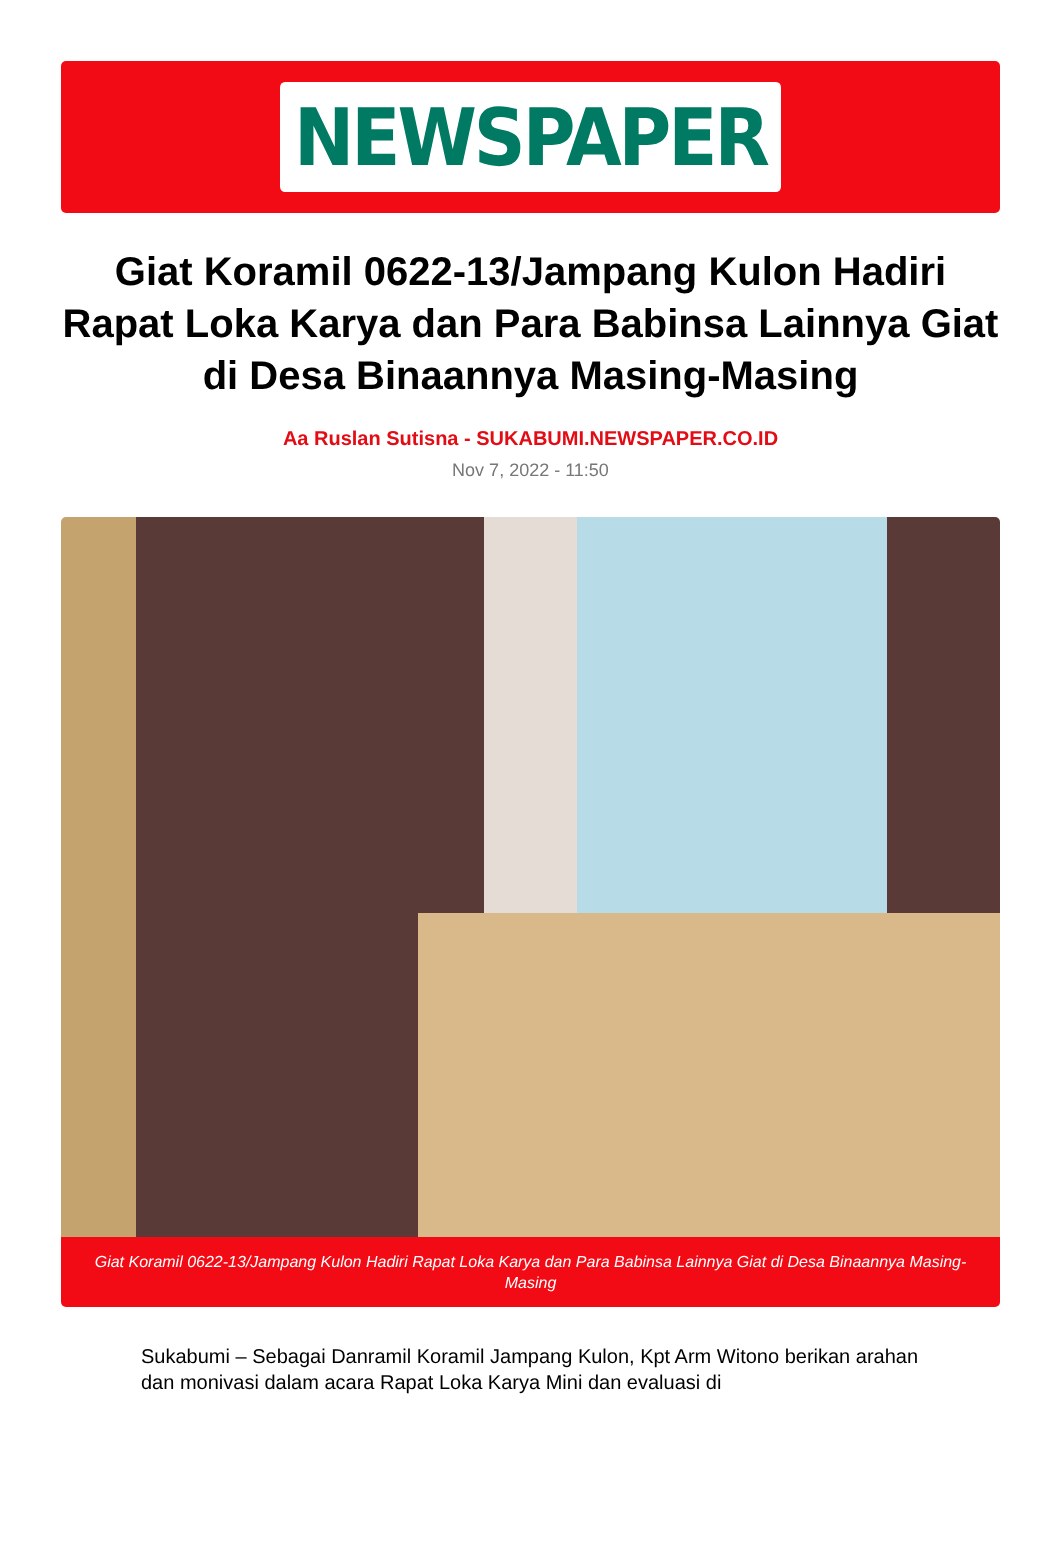NEWSPAPER
Giat Koramil 0622-13/Jampang Kulon Hadiri Rapat Loka Karya dan Para Babinsa Lainnya Giat di Desa Binaannya Masing-Masing
Aa Ruslan Sutisna - SUKABUMI.NEWSPAPER.CO.ID
Nov 7, 2022 - 11:50
Giat Koramil 0622-13/Jampang Kulon Hadiri Rapat Loka Karya dan Para Babinsa Lainnya Giat di Desa Binaannya Masing-Masing
Sukabumi – Sebagai Danramil Koramil Jampang Kulon, Kpt Arm Witono berikan arahan dan monivasi dalam acara Rapat Loka Karya Mini dan evaluasi di